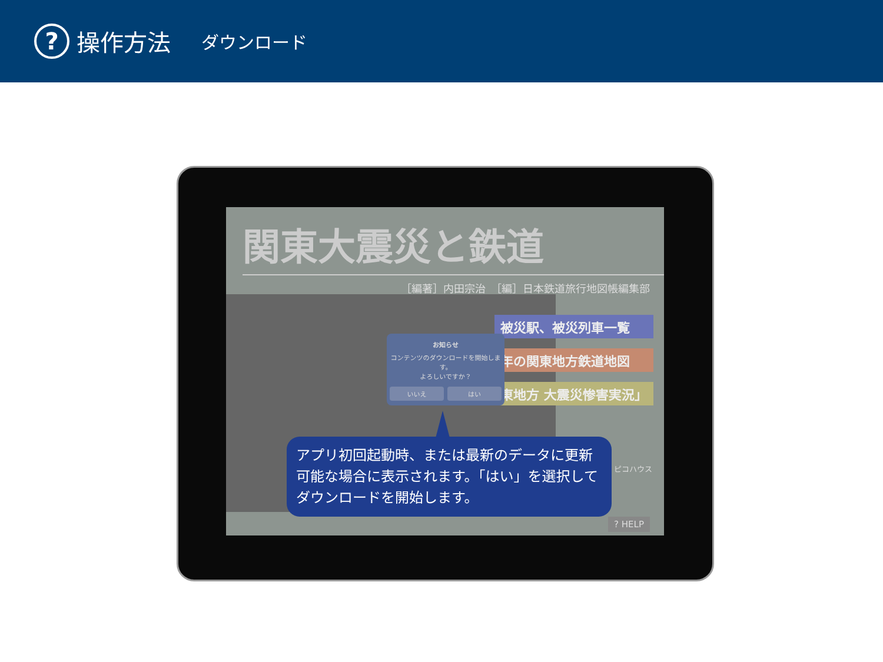?
操作方法
ダウンロード
関東大震災と鉄道
［編著］内田宗治　［編］日本鉄道旅行地図帳編集部
被災駅、被災列車一覧
年の関東地方鉄道地図
東地方 大震災惨害実況」
ピコハウス
? HELP
お知らせ
コンテンツのダウンロードを開始します。
よろしいですか？
いいえ はい
アプリ初回起動時、または最新のデータに更新可能な場合に表示されます。「はい」を選択してダウンロードを開始します。